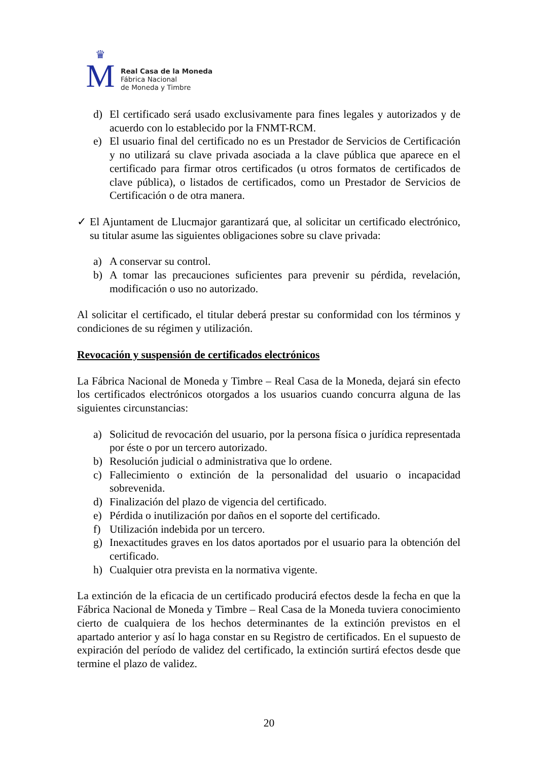♛
M
Real Casa de la Moneda
Fábrica Nacional
de Moneda y Timbre
d) El certificado será usado exclusivamente para fines legales y autorizados y de acuerdo con lo establecido por la FNMT-RCM.
e) El usuario final del certificado no es un Prestador de Servicios de Certificación y no utilizará su clave privada asociada a la clave pública que aparece en el certificado para firmar otros certificados (u otros formatos de certificados de clave pública), o listados de certificados, como un Prestador de Servicios de Certificación o de otra manera.
✓ El Ajuntament de Llucmajor garantizará que, al solicitar un certificado electrónico, su titular asume las siguientes obligaciones sobre su clave privada:
a) A conservar su control.
b) A tomar las precauciones suficientes para prevenir su pérdida, revelación, modificación o uso no autorizado.
Al solicitar el certificado, el titular deberá prestar su conformidad con los términos y condiciones de su régimen y utilización.
Revocación y suspensión de certificados electrónicos
La Fábrica Nacional de Moneda y Timbre – Real Casa de la Moneda, dejará sin efecto los certificados electrónicos otorgados a los usuarios cuando concurra alguna de las siguientes circunstancias:
a) Solicitud de revocación del usuario, por la persona física o jurídica representada por éste o por un tercero autorizado.
b) Resolución judicial o administrativa que lo ordene.
c) Fallecimiento o extinción de la personalidad del usuario o incapacidad sobrevenida.
d) Finalización del plazo de vigencia del certificado.
e) Pérdida o inutilización por daños en el soporte del certificado.
f) Utilización indebida por un tercero.
g) Inexactitudes graves en los datos aportados por el usuario para la obtención del certificado.
h) Cualquier otra prevista en la normativa vigente.
La extinción de la eficacia de un certificado producirá efectos desde la fecha en que la Fábrica Nacional de Moneda y Timbre – Real Casa de la Moneda tuviera conocimiento cierto de cualquiera de los hechos determinantes de la extinción previstos en el apartado anterior y así lo haga constar en su Registro de certificados. En el supuesto de expiración del período de validez del certificado, la extinción surtirá efectos desde que termine el plazo de validez.
20